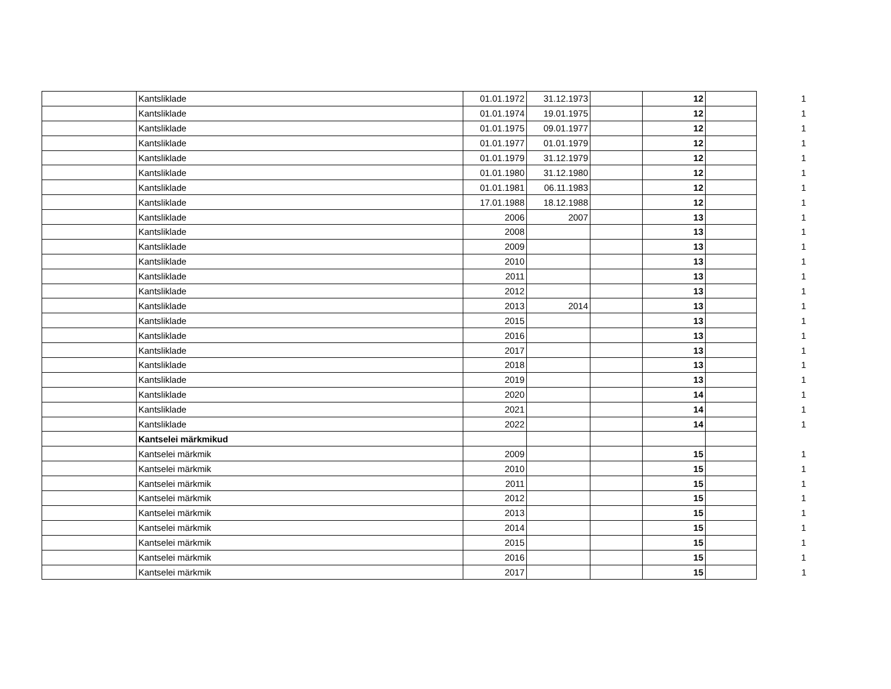| | Kantsliklade | 01.01.1972 | 31.12.1973 | | 12 | | 1 |
| | Kantsliklade | 01.01.1974 | 19.01.1975 | | 12 | | 1 |
| | Kantsliklade | 01.01.1975 | 09.01.1977 | | 12 | | 1 |
| | Kantsliklade | 01.01.1977 | 01.01.1979 | | 12 | | 1 |
| | Kantsliklade | 01.01.1979 | 31.12.1979 | | 12 | | 1 |
| | Kantsliklade | 01.01.1980 | 31.12.1980 | | 12 | | 1 |
| | Kantsliklade | 01.01.1981 | 06.11.1983 | | 12 | | 1 |
| | Kantsliklade | 17.01.1988 | 18.12.1988 | | 12 | | 1 |
| | Kantsliklade | 2006 | 2007 | | 13 | | 1 |
| | Kantsliklade | 2008 | | | 13 | | 1 |
| | Kantsliklade | 2009 | | | 13 | | 1 |
| | Kantsliklade | 2010 | | | 13 | | 1 |
| | Kantsliklade | 2011 | | | 13 | | 1 |
| | Kantsliklade | 2012 | | | 13 | | 1 |
| | Kantsliklade | 2013 | 2014 | | 13 | | 1 |
| | Kantsliklade | 2015 | | | 13 | | 1 |
| | Kantsliklade | 2016 | | | 13 | | 1 |
| | Kantsliklade | 2017 | | | 13 | | 1 |
| | Kantsliklade | 2018 | | | 13 | | 1 |
| | Kantsliklade | 2019 | | | 13 | | 1 |
| | Kantsliklade | 2020 | | | 14 | | 1 |
| | Kantsliklade | 2021 | | | 14 | | 1 |
| | Kantsliklade | 2022 | | | 14 | | 1 |
| | Kantselei märkmikud | | | | | | |
| | Kantselei märkmik | 2009 | | | 15 | | 1 |
| | Kantselei märkmik | 2010 | | | 15 | | 1 |
| | Kantselei märkmik | 2011 | | | 15 | | 1 |
| | Kantselei märkmik | 2012 | | | 15 | | 1 |
| | Kantselei märkmik | 2013 | | | 15 | | 1 |
| | Kantselei märkmik | 2014 | | | 15 | | 1 |
| | Kantselei märkmik | 2015 | | | 15 | | 1 |
| | Kantselei märkmik | 2016 | | | 15 | | 1 |
| | Kantselei märkmik | 2017 | | | 15 | | 1 |